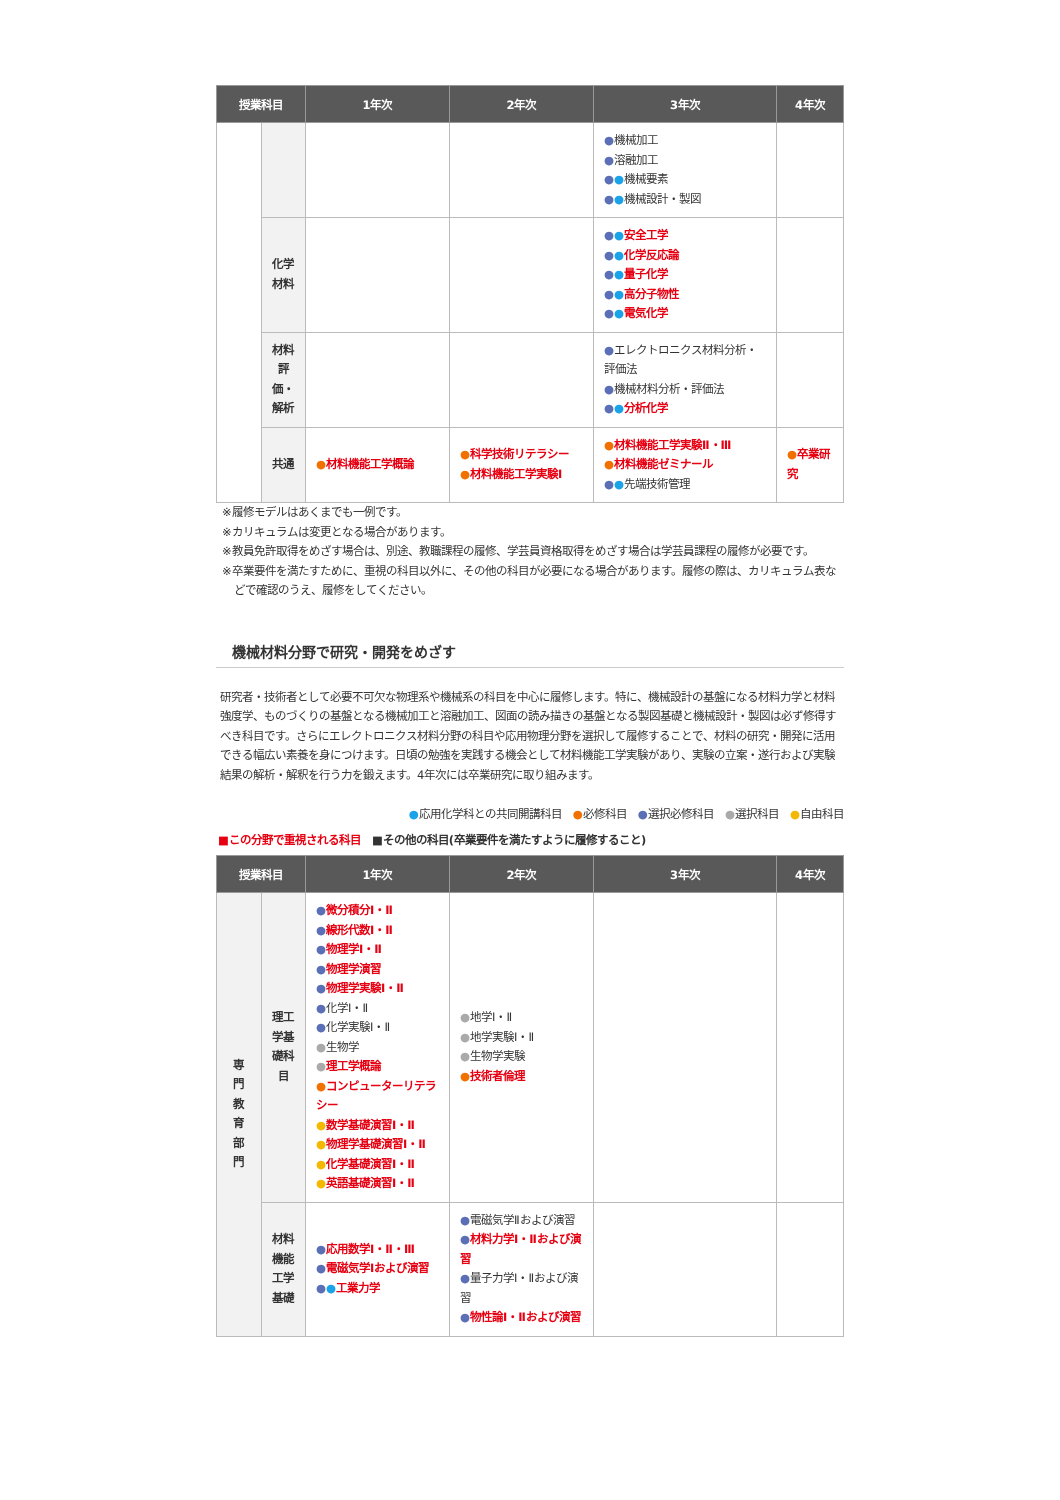| 授業科目 | | 1年次 | 2年次 | 3年次 | 4年次 |
| --- | --- | --- | --- | --- | --- |
| | | | | ● 機械加工 ● 溶融加工 ● ● 機械要素 ● ● 機械設計・製図 | |
| | 化学 材料 | | | ● ● 安全工学 ● ● 化学反応論 ● ● 量子化学 ● ● 高分子物性 ● ● 電気化学 | |
| | 材料 評 価・ 解析 | | | ● エレクトロニクス材料分析・評価法 ● 機械材料分析・評価法 ● ● 分析化学 | |
| | 共通 | ● 材料機能工学概論 | ● 科学技術リテラシー ● 材料機能工学実験Ⅰ | ● 材料機能工学実験Ⅱ・Ⅲ ● 材料機能ゼミナール ● ● 先端技術管理 | ● 卒業研究 |
※履修モデルはあくまでも一例です。
※カリキュラムは変更となる場合があります。
※教員免許取得をめざす場合は、別途、教職課程の履修、学芸員資格取得をめざす場合は学芸員課程の履修が必要です。
※卒業要件を満たすために、重視の科目以外に、その他の科目が必要になる場合があります。履修の際は、カリキュラム表などで確認のうえ、履修をしてください。
機械材料分野で研究・開発をめざす
研究者・技術者として必要不可欠な物理系や機械系の科目を中心に履修します。特に、機械設計の基盤になる材料力学と材料強度学、ものづくりの基盤となる機械加工と溶融加工、図面の読み描きの基盤となる製図基礎と機械設計・製図は必ず修得すべき科目です。さらにエレクトロニクス材料分野の科目や応用物理分野を選択して履修することで、材料の研究・開発に活用できる幅広い素養を身につけます。日頃の勉強を実践する機会として材料機能工学実験があり、実験の立案・遂行および実験結果の解析・解釈を行う力を鍛えます。4年次には卒業研究に取り組みます。
●応用化学科との共同開講科目　●必修科目　●選択必修科目　●選択科目　●自由科目
■この分野で重視される科目　■その他の科目(卒業要件を満たすように履修すること)
| 授業科目 | | 1年次 | 2年次 | 3年次 | 4年次 |
| --- | --- | --- | --- | --- | --- |
| 専 門 教 育 部 門 | 理工 学基 礎科 目 | ● 微分積分Ⅰ・Ⅱ ● 線形代数Ⅰ・Ⅱ ● 物理学Ⅰ・Ⅱ ● 物理学演習 ● 物理学実験Ⅰ・Ⅱ ● 化学Ⅰ・Ⅱ ● 化学実験Ⅰ・Ⅱ ● 生物学 ● 理工学概論 ● コンピューターリテラシー ● 数学基礎演習Ⅰ・Ⅱ ● 物理学基礎演習Ⅰ・Ⅱ ● 化学基礎演習Ⅰ・Ⅱ ● 英語基礎演習Ⅰ・Ⅱ | ● 地学Ⅰ・Ⅱ ● 地学実験Ⅰ・Ⅱ ● 生物学実験 ● 技術者倫理 | | |
| | 材料 機能 工学 基礎 | ● 応用数学Ⅰ・Ⅱ・Ⅲ ● 電磁気学Ⅰおよび演習 ● ● 工業力学 | ● 電磁気学Ⅱおよび演習 ● 材料力学Ⅰ・Ⅱおよび演習 ● 量子力学Ⅰ・Ⅱおよび演習 ● 物性論Ⅰ・Ⅱおよび演習 | | |